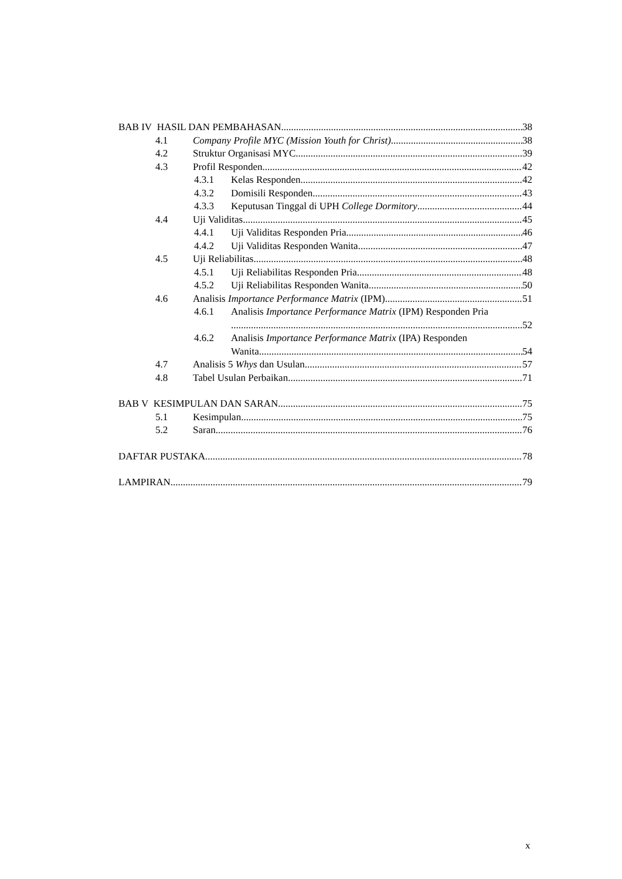BAB IV HASIL DAN PEMBAHASAN 38
4.1 Company Profile MYC (Mission Youth for Christ) 38
4.2 Struktur Organisasi MYC 39
4.3 Profil Responden 42
4.3.1 Kelas Responden 42
4.3.2 Domisili Responden 43
4.3.3 Keputusan Tinggal di UPH College Dormitory 44
4.4 Uji Validitas 45
4.4.1 Uji Validitas Responden Pria 46
4.4.2 Uji Validitas Responden Wanita 47
4.5 Uji Reliabilitas 48
4.5.1 Uji Reliabilitas Responden Pria 48
4.5.2 Uji Reliabilitas Responden Wanita 50
4.6 Analisis Importance Performance Matrix (IPM) 51
4.6.1 Analisis Importance Performance Matrix (IPM) Responden Pria
52
4.6.2 Analisis Importance Performance Matrix (IPA) Responden
Wanita 54
4.7 Analisis 5 Whys dan Usulan 57
4.8 Tabel Usulan Perbaikan 71
BAB V KESIMPULAN DAN SARAN 75
5.1 Kesimpulan 75
5.2 Saran 76
DAFTAR PUSTAKA 78
LAMPIRAN 79
x